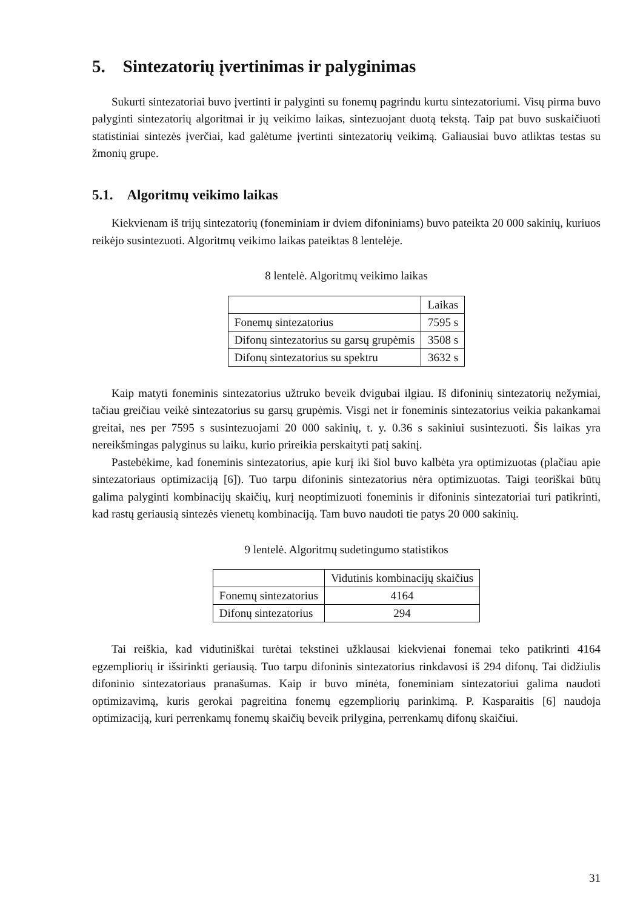5. Sintezatorių įvertinimas ir palyginimas
Sukurti sintezatoriai buvo įvertinti ir palyginti su fonemų pagrindu kurtu sintezatoriumi. Visų pirma buvo palyginti sintezatorių algoritmai ir jų veikimo laikas, sintezuojant duotą tekstą. Taip pat buvo suskaičiuoti statistiniai sintezės įverčiai, kad galėtume įvertinti sintezatorių veikimą. Galiausiai buvo atliktas testas su žmonių grupe.
5.1. Algoritmų veikimo laikas
Kiekvienam iš trijų sintezatorių (foneminiam ir dviem difoniniams) buvo pateikta 20 000 sakinių, kuriuos reikėjo susintezuoti. Algoritmų veikimo laikas pateiktas 8 lentelėje.
8 lentelė. Algoritmų veikimo laikas
| | Laikas |
| --- | --- |
| Fonemų sintezatorius | 7595 s |
| Difonų sintezatorius su garsų grupėmis | 3508 s |
| Difonų sintezatorius su spektru | 3632 s |
Kaip matyti foneminis sintezatorius užtruko beveik dvigubai ilgiau. Iš difoninių sintezatorių nežymiai, tačiau greičiau veikė sintezatorius su garsų grupėmis. Visgi net ir foneminis sintezatorius veikia pakankamai greitai, nes per 7595 s susintezuojami 20 000 sakinių, t. y. 0.36 s sakiniui susintezuoti. Šis laikas yra nereikšmingas palyginus su laiku, kurio prireikia perskaityti patį sakinį.
Pastebėkime, kad foneminis sintezatorius, apie kurį iki šiol buvo kalbėta yra optimizuotas (plačiau apie sintezatoriaus optimizaciją [6]). Tuo tarpu difoninis sintezatorius nėra optimizuotas. Taigi teoriškai būtų galima palyginti kombinacijų skaičių, kurį neoptimizuoti foneminis ir difoninis sintezatoriai turi patikrinti, kad rastų geriausią sintezės vienetų kombinaciją. Tam buvo naudoti tie patys 20 000 sakinių.
9 lentelė. Algoritmų sudetingumo statistikos
| | Vidutinis kombinacijų skaičius |
| --- | --- |
| Fonemų sintezatorius | 4164 |
| Difonų sintezatorius | 294 |
Tai reiškia, kad vidutiniškai turėtai tekstinei užklausai kiekvienai fonemai teko patikrinti 4164 egzempliorių ir išsirinkti geriausią. Tuo tarpu difoninis sintezatorius rinkdavosi iš 294 difonų. Tai didžiulis difoninio sintezatoriaus pranašumas. Kaip ir buvo minėta, foneminiam sintezatoriui galima naudoti optimizavimą, kuris gerokai pagreitina fonemų egzempliorių parinkimą. P. Kasparaitis [6] naudoja optimizaciją, kuri perrenkamų fonemų skaičių beveik prilygina, perrenkamų difonų skaičiui.
31